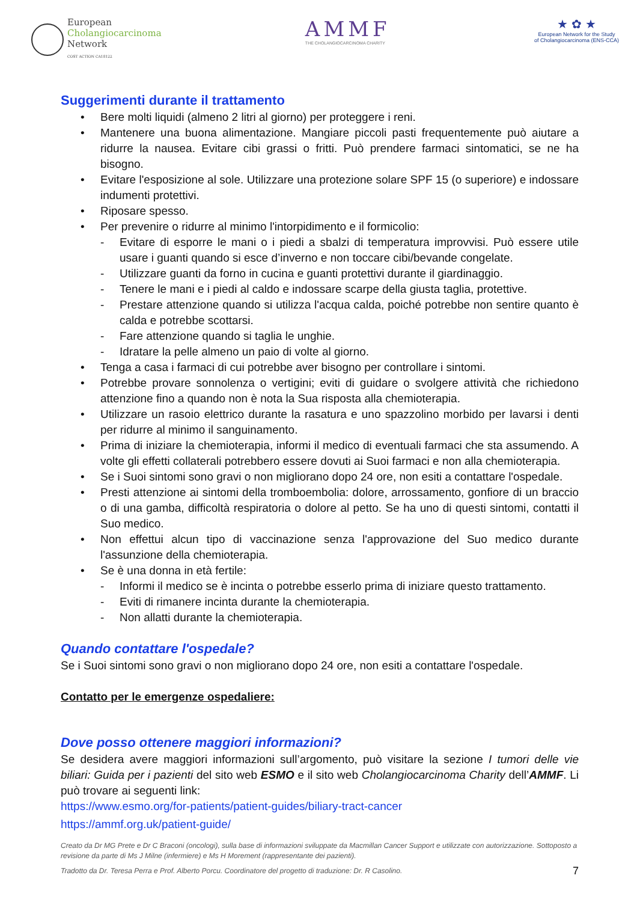European
Cholangiocarcinoma
Network
COST ACTION CA18122
AMMF
THE CHOLANGIOCARCINOMA CHARITY
★ ✿ ★
European Network for the Study
of Cholangiocarcinoma (ENS-CCA)
Suggerimenti durante il trattamento
Bere molti liquidi (almeno 2 litri al giorno) per proteggere i reni.
Mantenere una buona alimentazione. Mangiare piccoli pasti frequentemente può aiutare a ridurre la nausea. Evitare cibi grassi o fritti. Può prendere farmaci sintomatici, se ne ha bisogno.
Evitare l'esposizione al sole. Utilizzare una protezione solare SPF 15 (o superiore) e indossare indumenti protettivi.
Riposare spesso.
Per prevenire o ridurre al minimo l'intorpidimento e il formicolio:
Evitare di esporre le mani o i piedi a sbalzi di temperatura improvvisi. Può essere utile usare i guanti quando si esce d’inverno e non toccare cibi/bevande congelate.
Utilizzare guanti da forno in cucina e guanti protettivi durante il giardinaggio.
Tenere le mani e i piedi al caldo e indossare scarpe della giusta taglia, protettive.
Prestare attenzione quando si utilizza l'acqua calda, poiché potrebbe non sentire quanto è calda e potrebbe scottarsi.
Fare attenzione quando si taglia le unghie.
Idratare la pelle almeno un paio di volte al giorno.
Tenga a casa i farmaci di cui potrebbe aver bisogno per controllare i sintomi.
Potrebbe provare sonnolenza o vertigini; eviti di guidare o svolgere attività che richiedono attenzione fino a quando non è nota la Sua risposta alla chemioterapia.
Utilizzare un rasoio elettrico durante la rasatura e uno spazzolino morbido per lavarsi i denti per ridurre al minimo il sanguinamento.
Prima di iniziare la chemioterapia, informi il medico di eventuali farmaci che sta assumendo. A volte gli effetti collaterali potrebbero essere dovuti ai Suoi farmaci e non alla chemioterapia.
Se i Suoi sintomi sono gravi o non migliorano dopo 24 ore, non esiti a contattare l'ospedale.
Presti attenzione ai sintomi della tromboembolia: dolore, arrossamento, gonfiore di un braccio o di una gamba, difficoltà respiratoria o dolore al petto. Se ha uno di questi sintomi, contatti il Suo medico.
Non effettui alcun tipo di vaccinazione senza l'approvazione del Suo medico durante l'assunzione della chemioterapia.
Se è una donna in età fertile:
Informi il medico se è incinta o potrebbe esserlo prima di iniziare questo trattamento.
Eviti di rimanere incinta durante la chemioterapia.
Non allatti durante la chemioterapia.
Quando contattare l'ospedale?
Se i Suoi sintomi sono gravi o non migliorano dopo 24 ore, non esiti a contattare l'ospedale.
Contatto per le emergenze ospedaliere:
Dove posso ottenere maggiori informazioni?
Se desidera avere maggiori informazioni sull’argomento, può visitare la sezione I tumori delle vie biliari: Guida per i pazienti del sito web ESMO e il sito web Cholangiocarcinoma Charity dell’AMMF. Li può trovare ai seguenti link:
https://www.esmo.org/for-patients/patient-guides/biliary-tract-cancer
https://ammf.org.uk/patient-guide/
Creato da Dr MG Prete e Dr C Braconi (oncologi), sulla base di informazioni sviluppate da Macmillan Cancer Support e utilizzate con autorizzazione. Sottoposto a revisione da parte di Ms J Milne (infermiere) e Ms H Morement (rappresentante dei pazienti).
Tradotto da Dr. Teresa Perra e Prof. Alberto Porcu. Coordinatore del progetto di traduzione: Dr. R Casolino. 7